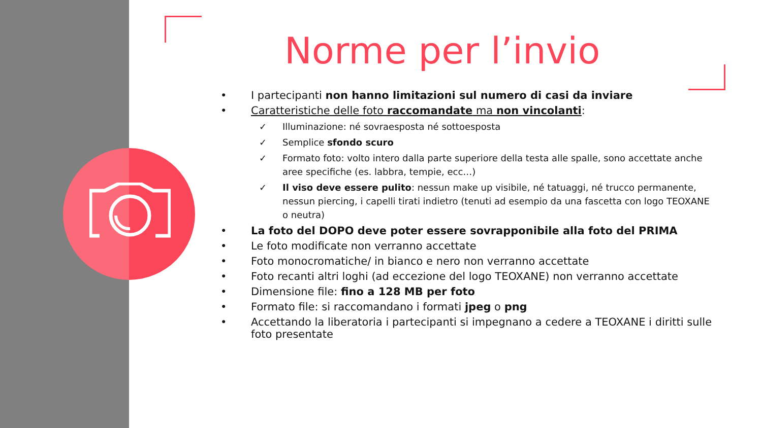Norme per l’invio
• I partecipanti non hanno limitazioni sul numero di casi da inviare
• Caratteristiche delle foto raccomandate ma non vincolanti:
✓ Illuminazione: né sovraesposta né sottoesposta
✓ Semplice sfondo scuro
✓ Formato foto: volto intero dalla parte superiore della testa alle spalle, sono accettate anche aree specifiche (es. labbra, tempie, ecc…)
✓ Il viso deve essere pulito: nessun make up visibile, né tatuaggi, né trucco permanente, nessun piercing, i capelli tirati indietro (tenuti ad esempio da una fascetta con logo TEOXANE o neutra)
• La foto del DOPO deve poter essere sovrapponibile alla foto del PRIMA
• Le foto modificate non verranno accettate
• Foto monocromatiche/ in bianco e nero non verranno accettate
• Foto recanti altri loghi (ad eccezione del logo TEOXANE) non verranno accettate
• Dimensione file: fino a 128 MB per foto
• Formato file: si raccomandano i formati jpeg o png
• Accettando la liberatoria i partecipanti si impegnano a cedere a TEOXANE i diritti sulle foto presentate